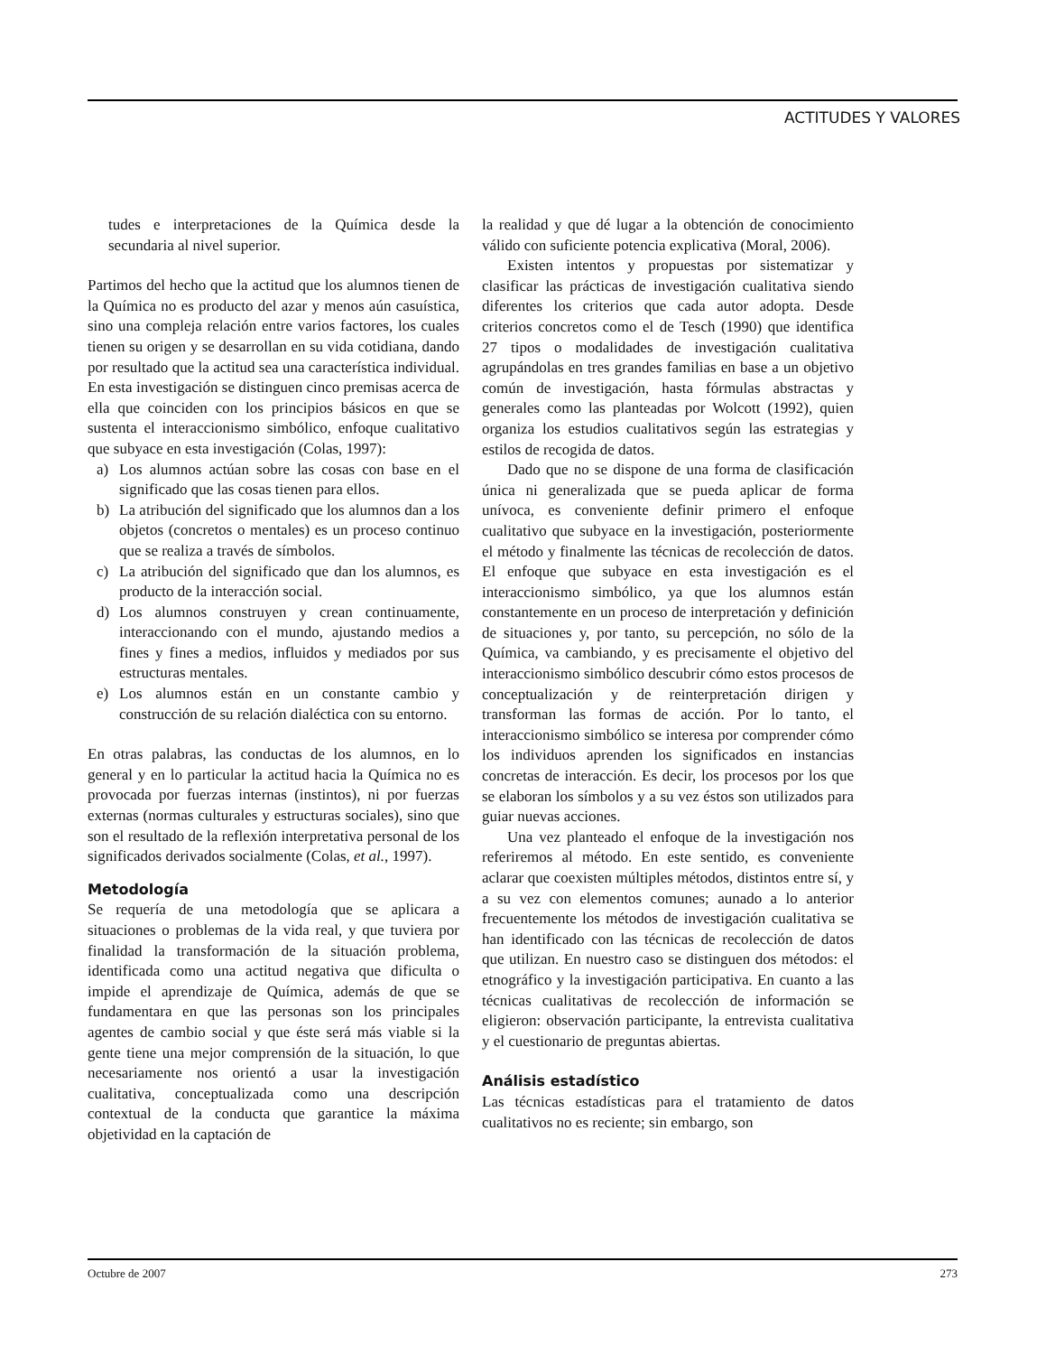ACTITUDES Y VALORES
tudes e interpretaciones de la Química desde la secundaria al nivel superior.
Partimos del hecho que la actitud que los alumnos tienen de la Química no es producto del azar y menos aún casuística, sino una compleja relación entre varios factores, los cuales tienen su origen y se desarrollan en su vida cotidiana, dando por resultado que la actitud sea una característica individual. En esta investigación se distinguen cinco premisas acerca de ella que coinciden con los principios básicos en que se sustenta el interaccionismo simbólico, enfoque cualitativo que subyace en esta investigación (Colas, 1997):
a) Los alumnos actúan sobre las cosas con base en el significado que las cosas tienen para ellos.
b) La atribución del significado que los alumnos dan a los objetos (concretos o mentales) es un proceso continuo que se realiza a través de símbolos.
c) La atribución del significado que dan los alumnos, es producto de la interacción social.
d) Los alumnos construyen y crean continuamente, interaccionando con el mundo, ajustando medios a fines y fines a medios, influidos y mediados por sus estructuras mentales.
e) Los alumnos están en un constante cambio y construcción de su relación dialéctica con su entorno.
En otras palabras, las conductas de los alumnos, en lo general y en lo particular la actitud hacia la Química no es provocada por fuerzas internas (instintos), ni por fuerzas externas (normas culturales y estructuras sociales), sino que son el resultado de la reflexión interpretativa personal de los significados derivados socialmente (Colas, et al., 1997).
Metodología
Se requería de una metodología que se aplicara a situaciones o problemas de la vida real, y que tuviera por finalidad la transformación de la situación problema, identificada como una actitud negativa que dificulta o impide el aprendizaje de Química, además de que se fundamentara en que las personas son los principales agentes de cambio social y que éste será más viable si la gente tiene una mejor comprensión de la situación, lo que necesariamente nos orientó a usar la investigación cualitativa, conceptualizada como una descripción contextual de la conducta que garantice la máxima objetividad en la captación de
la realidad y que dé lugar a la obtención de conocimiento válido con suficiente potencia explicativa (Moral, 2006).
Existen intentos y propuestas por sistematizar y clasificar las prácticas de investigación cualitativa siendo diferentes los criterios que cada autor adopta. Desde criterios concretos como el de Tesch (1990) que identifica 27 tipos o modalidades de investigación cualitativa agrupándolas en tres grandes familias en base a un objetivo común de investigación, hasta fórmulas abstractas y generales como las planteadas por Wolcott (1992), quien organiza los estudios cualitativos según las estrategias y estilos de recogida de datos.
Dado que no se dispone de una forma de clasificación única ni generalizada que se pueda aplicar de forma unívoca, es conveniente definir primero el enfoque cualitativo que subyace en la investigación, posteriormente el método y finalmente las técnicas de recolección de datos. El enfoque que subyace en esta investigación es el interaccionismo simbólico, ya que los alumnos están constantemente en un proceso de interpretación y definición de situaciones y, por tanto, su percepción, no sólo de la Química, va cambiando, y es precisamente el objetivo del interaccionismo simbólico descubrir cómo estos procesos de conceptualización y de reinterpretación dirigen y transforman las formas de acción. Por lo tanto, el interaccionismo simbólico se interesa por comprender cómo los individuos aprenden los significados en instancias concretas de interacción. Es decir, los procesos por los que se elaboran los símbolos y a su vez éstos son utilizados para guiar nuevas acciones.
Una vez planteado el enfoque de la investigación nos referiremos al método. En este sentido, es conveniente aclarar que coexisten múltiples métodos, distintos entre sí, y a su vez con elementos comunes; aunado a lo anterior frecuentemente los métodos de investigación cualitativa se han identificado con las técnicas de recolección de datos que utilizan. En nuestro caso se distinguen dos métodos: el etnográfico y la investigación participativa. En cuanto a las técnicas cualitativas de recolección de información se eligieron: observación participante, la entrevista cualitativa y el cuestionario de preguntas abiertas.
Análisis estadístico
Las técnicas estadísticas para el tratamiento de datos cualitativos no es reciente; sin embargo, son
Octubre de 2007 273